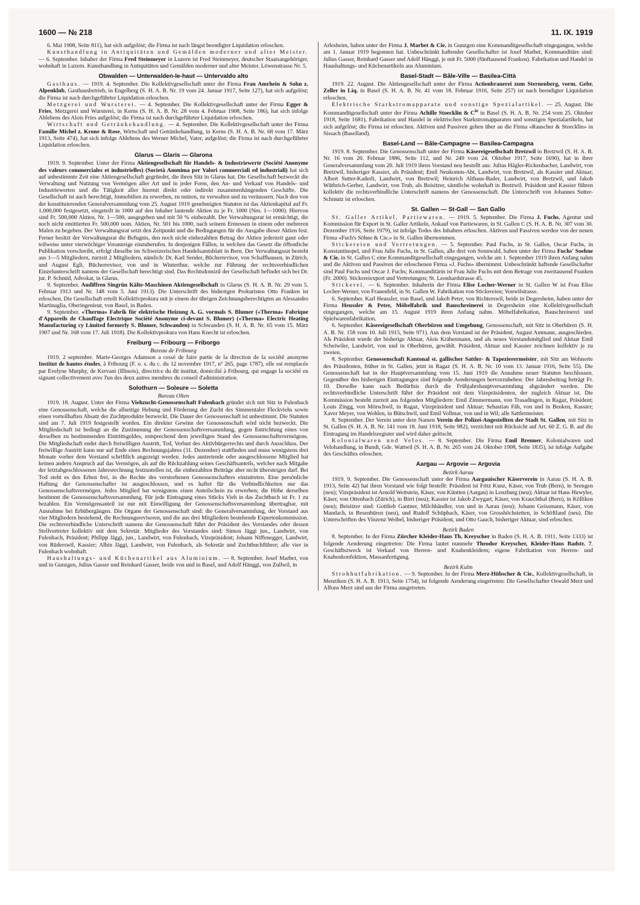1600 — № 218 11. IX. 1919
6. Mai 1908, Seite 811), hat sich aufgelöst; die Firma ist nach längst beendigter Liquidation erloschen.
Kunsthandlung in Antiquitäten und Gemälden moderner und alter Meister. — 6. September. Inhaber der Firma Fred Steinmeyer in Luzern ist Fred Steinmeyer, deutscher Staatsangehöriger, wohnhaft in Luzern. Kunsthandlung in Antiquitäten und Gemälden moderner und alter Meister. Löwenstrasse Nr. 5.
Obwalden — Unterwalden-le-haut — Untervaldo alto
Gasthaus. — 1919. 4. September. Die Kollektivgesellschaft unter der Firma Frau Amrhein & Sohn z. Alpenklub, Gasthausbetrieb, in Engelberg (S. H. A. B. Nr. 19 vom 24. Januar 1917, Seite 127), hat sich aufgelöst; die Firma ist nach durchgeführter Liquidation erloschen.
Metzgerei und Wursterei. — 4. September. Die Kollektivgesellschaft unter der Firma Egger & Fries, Metzgerei und Wursterei, in Kerns (S. H. A. B. Nr. 28 vom 4. Februar 1908, Seite 186), hat sich infolge Ablebens des Alois Fries aufgelöst; die Firma ist nach durchgeführter Liquidation erloschen.
Wirtschaft und Getränkehandlung. — 4. September. Die Kollektivgesellschaft unter der Firma Familie Michel z. Krone & Rose, Wirtschaft und Getränkehandlung, in Kerns (S. H. A. B. Nr. 68 vom 17. März 1913, Seite 474), hat sich infolge Ablebens des Werner Michel, Vater, aufgelöst; die Firma ist nach durchgeführter Liquidation erloschen.
Glarus — Glaris — Glarona
1919. 9. September. Unter der Firma Aktiengesellschaft für Handels- & Industriewerte (Société Anonyme des valeurs commerciales et industrielles) (Società Anonima per Valori commerciali ed industriali) hat sich auf unbestimmte Zeit eine Aktiengesellschaft gegründet, die ihren Sitz in Glarus hat. Die Gesellschaft bezweckt die Verwaltung und Nutzung von Vermögen aller Art und in jeder Form, den An- und Verkauf von Handels- und Industriewerten und die Tätigkeit aller hiermit direkt oder indirekt zusammenhängenden Geschäfte. Die Gesellschaft ist auch berechtigt, Immobilien zu erwerben, zu nutzen, zu verwalten und zu veräussern. Nach den von der konstituierenden Generalversammlung vom 25. August 1919 genehmigten Statuten ist das Aktienkapital auf Fr. 1,000,000 festgesetzt, eingeteilt in 1000 auf den Inhaber lautende Aktien zu je Fr. 1000 (Nrn. 1—1000). Hiervon sind Fr. 500,000 Aktien, Nr. 1—500, ausgegeben und mit 50 % einbezahlt. Der Verwaltungsrat ist ermächtigt, die noch nicht emittierten Fr. 500,000 nom. Aktien, Nr. 501 bis 1000, nach seinem Ermessen in einem oder mehreren Malen zu begeben. Der Verwaltungsrat setzt den Zeitpunkt und die Bedingungen für die Ausgabe dieser Aktien fest. Ferner besitzt der Verwaltungsrat die Befugnis, den noch nicht einbezahlten Betrag der Aktien jederzeit ganz oder teilweise unter vierwöchiger Voranzeige einzuberufen. In denjenigen Fällen, in welchen das Gesetz die öffentliche Publikation vorschreibt, erfolgt dieselbe im Schweizerischen Handelsamtsblatt in Bern. Der Verwaltungsrat besteht aus 1—5 Mitgliedern, zurzeit 2 Mitgliedern, nämlich: Dr. Karl Sender, Bücherrevisor, von Schaffhausen, in Zürich, und August Egli, Bücherrevisor, von und in Winterthur, welche zur Führung der rechtsverbindlichen Einzelunterschrift namens der Gesellschaft berechtigt sind. Das Rechtsdomizil der Gesellschaft befindet sich bei Dr. jur. P. Schmid, Advokat, in Glarus.
9. September. Audiffren Singrün Kälte-Maschinen Aktiengesellschaft in Glarus (S. H. A. B. Nr. 29 vom 5. Februar 1913 und Nr. 148 vom 5. Juni 1913). Die Unterschrift des bisherigen Prokuristen Otto Franken ist erloschen. Die Gesellschaft erteilt Kollektivprokura mit je einem der übrigen Zeichnungsberechtigten an Alessandro Martinaglia, Oberingenieur, von Basel, in Baden.
9. September. «Therma» Fabrik für elektrische Heizung A. G. vormals S. Blumer («Therma» Fabrique d'Appareils de Chauffage Electrique Société Anonyme ci-devant S. Blumer) («Therma» Electric Heating Manufacturing cy Limited formerly S. Blumer, Schwanden) in Schwanden (S. H. A. B. Nr. 65 vom 15. März 1907 und Nr. 168 vom 17. Juli 1918). Die Kollektivprokura von Hans Knecht ist erloschen.
Freiburg — Fribourg — Friborgo
Bureau de Fribourg
1919. 2 septembre. Marie-Georges Adamson a cessé de faire partie de la direction de la société anonyme Institut de hautes études, à Fribourg (F. o. s. du c. du 12 novembre 1917, nº 265, page 1787), elle est remplacée par Evelyne Murphy, de Kervani (Illinois), directrice du dit institut, domicilié à Fribourg, qui engage la société en signant collectivement avec l'un des deux autres membres du conseil d'administration.
Solothurn — Soleure — Soletta
Bureau Olten
1919. 18. August. Unter der Firma Viehzucht-Genossenschaft Fulenbach gründet sich mit Sitz in Fulenbach eine Genossenschaft, welche die allseitige Hebung und Förderung der Zucht des Simmentaler Fleckviehs sowie einen vorteilhaften Absatz der Zuchtprodukte bezweckt. Die Dauer der Genossenschaft ist unbestimmt. Die Statuten sind am 7. Juli 1919 festgestellt worden. Ein direkter Gewinn der Genossenschaft wird nicht bezweckt. Die Mitgliedschaft ist bedingt an die Zustimmung der Genossenschaftsversammlung, gegen Entrichtung eines von derselben zu bestimmenden Eintrittsgeldes, entsprechend dem jeweiligen Stand des Genossenschaftsvermögens. Die Mitgliedschaft endet durch freiwilligen Austritt, Tod, Verlust des Aktivbürgerrechts und durch Ausschluss. Der freiwillige Austritt kann nur auf Ende eines Rechnungsjahres (31. Dezember) stattfinden und muss wenigstens drei Monate vorher dem Vorstand schriftlich angezeigt werden. Jedes austretende oder ausgeschlossene Mitglied hat keinen andern Anspruch auf das Vermögen, als auf die Rückzahlung seines Geschäftsanteils, welcher nach Mitgabe der letztabgeschlossenen Jahresrechnung festzustellen ist, die einbezahlten Beiträge aber nicht übersteigen darf. Bei Tod steht es den Erben frei, in die Rechte des verstorbenen Genossenschafters einzutreten. Eine persönliche Haftung der Genossenschafter ist ausgeschlossen, und es haftet für die Verbindlichkeiten nur das Genossenschaftsvermögen. Jedes Mitglied hat wenigstens einen Anteilschein zu erwerben; die Höhe derselben bestimmt die Genossenschaftsversammlung. Für jede Eintragung eines Stücks Vieh in das Zuchtbuch ist Fr. 1 zu bezahlen. Ein Vermögensanteil ist nur mit Einwilligung der Genossenschaftsversammlung übertragbar, mit Ausnahme bei Erbübergängen. Die Organe der Genossenschaft sind: die Generalversammlung, der Vorstand aus vier Mitgliedern bestehend, die Rechnungsrevisoren, und die aus drei Mitgliedern bestehende Expertenkommission. Die rechtsverbindliche Unterschrift namens der Genossenschaft führt der Präsident des Vorstandes oder dessen Stellvertreter kollektiv mit dem Sekretär. Mitglieder des Vorstandes sind: Simon Jäggi jun., Landwirt, von Fulenbach, Präsident; Philipp Jäggi, jun., Landwirt, von Fulenbach, Vizepräsident; Johann Niffenegger, Landwirt, von Rüderswil, Kassier; Albin Jäggi, Landwirt, von Fulenbach, als Sekretär und Zuchtbuchführer; alle vier in Fulenbach wohnhaft.
Haushaltungs- und Küchenartikel aus Aluminium. — 8. September. Josef Marbet, von und in Gunzgen, Julius Gasser und Reinhard Gasser, beide von und in Basel, und Adolf Hänggi, von Zullwil, in
Arlesheim, haben unter der Firma J. Marbet & Cie. in Gunzgen eine Kommanditgesellschaft eingegangen, welche am 1. Januar 1919 begonnen hat. Unbeschränkt haftender Gesellschafter ist Josef Marbet, Kommanditäre sind: Julius Gasser, Reinhard Gasser und Adolf Hänggi, je mit Fr. 5000 (fünftausend Franken). Fabrikation und Handel in Haushaltungs- und Küchenartikeln aus Aluminium.
Basel-Stadt — Bâle-Ville — Basilea-Città
1919. 22. August. Die Aktiengesellschaft unter der Firma Actienbrauerei zum Sternenberg, vorm. Gebr. Zeller in Liq. in Basel (S. H. A. B. Nr. 41 vom 18. Februar 1916, Seite 257) ist nach beendigter Liquidation erloschen.
Elektrische Starkstromapparate und sonstige Spezialartikel. — 25. August. Die Kommanditgesellschaft unter der Firma Achille Stoecklin & C<sup>ie</sup> in Basel (S. H. A. B. Nr. 254 vom 25. Oktober 1918, Seite 1681), Fabrikation und Handel in elektrischen Starkstromapparaten und sonstigen Spezialartikeln, hat sich aufgelöst; die Firma ist erloschen. Aktiven und Passiven gehen über an die Firma «Rauscher & Stoecklin» in Sissach (Baselland).
Basel-Land — Bâle-Campagne — Basilea-Campagna
1919. 8. September. Die Genossenschaft unter der Firma Käsereigesellschaft Bretzwil in Bretzwil (S. H. A. B. Nr. 16 vom 20. Februar 1886, Seite 112, und Nr. 249 vom 24. Oktober 1917, Seite 1690), hat in ihrer Generalversammlung vom 20. Juli 1919 ihren Vorstand neu bestellt aus: Julius Hägler-Rickenbacher, Landwirt, von Bretzwil, bisheriger Kassier, als Präsident; Emil Neukomm-Abt, Landwirt, von Bretzwil, als Kassier und Aktuar; Albert Sutter-Kaderli, Landwirt, von Bretzwil; Heinrich Althaus-Bader, Landwirt, von Bretzwil, und Jakob Wüthrich-Gerber, Landwirt, von Trub, als Beisitzer, sämtliche wohnhaft in Bretzwil. Präsident und Kassier führen kollektiv die rechtsverbindliche Unterschrift namens der Genossenschaft. Die Unterschrift von Johannes Sutter-Schmutz ist erloschen.
St. Gallen — St-Gall — San Gallo
St. Galler Artikel, Partiewaren. — 1919. 5. September. Die Firma J. Fuchs, Agentur und Kommission für Export in St. Galler Artikeln, Ankauf von Partiewaren, in St. Gallen C (S. H. A. B. Nr. 307 vom 30. Dezember 1916, Seite 1979), ist infolge Todes des Inhabers erloschen. Aktiven und Passiven werden von der neuen Firma «Fuch's Söhne & Cie.» in St. Gallen übernommen.
Stickereien und Vertretungen. — 5. September. Paul Fuchs, in St. Gallen, Oscar Fuchs, in Konstantinopel, und Frau Julie Fuchs, in St. Gallen, alle drei von Sennwald, haben unter der Firma Fuchs' Soehne & Cie. in St. Gallen C eine Kommanditgesellschaft eingegangen, welche am 1. September 1919 ihren Anfang nahm und die Aktiven und Passiven der erloschenen Firma «J. Fuchs» übernimmt. Unbeschränkt haftende Gesellschafter sind Paul Fuchs und Oscar J. Fuchs; Kommanditärin ist Frau Julie Fuchs mit dem Betrage von zweitausend Franken (Fr. 2000). Stickereiexport und Vertretungen; St. Leonhardstrasse 45.
Stickerei. — 6. September. Inhaberin der Firma Elise Locher-Werner in St. Gallen W ist Frau Elise Locher-Werner, von Frauenfeld, in St. Gallen W. Fabrikation von Stickereien; Vonwilstrasse.
6. September. Karl Heussler, von Basel, und Jakob Peter, von Richterswil, beide in Degersheim, haben unter der Firma Heussler & Peter, Möbelfabrik und Bauschreinerei in Degersheim eine Kollektivgesellschaft eingegangen, welche am 15. August 1919 ihren Anfang nahm. Möbelfabrikation, Bauschreinerei und Spielwarenfabrikation.
6. September. Käsereigesellschaft Oberbüren und Umgebung, Genossenschaft, mit Sitz in Oberbüren (S. H. A. B. Nr. 158 vom 10. Juli 1915, Seite 971). Aus dem Vorstand ist der Präsident, August Ammann, ausgeschieden. Als Präsident wurde der bisherige Aktuar, Alois Krähenmann, und als neues Vorstandsmitglied und Aktuar Emil Scheiwiler, Landwirt, von und in Oberbüren, gewählt. Präsident, Aktuar und Kassier zeichnen kollektiv je zu zweien.
8. September. Genossenschaft Kantonal st. gallischer Sattler- & Tapezierermeister, mit Sitz am Wohnorte des Präsidenten, früher in St. Gallen, jetzt in Ragaz (S. H. A. B. Nr. 10 vom 13. Januar 1916, Seite 55). Die Genossenschaft hat in der Hauptversammlung vom 15. Juni 1919 die Annahme neuer Statuten beschlossen. Gegenüber den bisherigen Eintragungen sind folgende Aenderungen hervorzuheben: Der Jahresbeitrag beträgt Fr. 10. Derselbe kann nach Bedürfnis durch die Frühjahrshauptversammlung abgeändert werden. Die rechtsverbindliche Unterschrift führt der Präsident mit dem Vizepräsidenten, der zugleich Aktuar ist. Die Kommission besteht zurzeit aus folgenden Mitgliedern: Emil Zimmermann, von Trasadingen, in Ragaz, Präsident; Louis Zingg, von Mörschwil, in Ragaz, Vizepräsident und Aktuar; Sebastian Fäh, von und in Benken, Kassier; Xaver Meyer, von Wohlen, in Bütschwil, und Emil Vollmar, von und in Wil; alle Sattlermeister.
8. September. Der Verein unter dem Namen Verein der Polizei-Angestellten der Stadt St. Gallen, mit Sitz in St. Gallen (S. H. A. B. Nr. 141 vom 18. Juni 1918, Seite 982), verzichtet mit Rücksicht auf Art. 60 Z. G. B. auf die Eintragung im Handelsregister und wird daher gelöscht.
Kolonialwaren und Velos. — 8. September. Die Firma Emil Brenner, Kolonialwaren und Velohandlung, in Bundt, Gde. Wattwil (S. H. A. B. Nr. 265 vom 24. Oktober 1908, Seite 1835), ist infolge Aufgabe des Geschäftes erloschen.
Aargau — Argovie — Argovia
Bezirk Aarau
1919. 9. September. Die Genossenschaft unter der Firma Aargauischer Käserverein in Aarau (S. H. A. B. 1913, Seite 42) hat ihren Vorstand wie folgt bestellt: Präsident ist Fritz Kunz, Käser, von Trub (Bern), in Seengen (neu); Vizepräsident ist Arnold Wettstein, Käser, von Küntten (Aargau) in Lenzburg (neu); Aktuar ist Hans Huwyler, Käser, von Ottenbach (Zürich), in Birri (neu); Kassier ist Jakob Zwygart, Käser, von Krauchthal (Bern), in Kölliken (neu); Beisitzer sind: Gottlieb Gantner, Milchhändler, von und in Aarau (neu); Johann Geissmann, Käser, von Mandach, in Besenbüren (neu), und Rudolf Schüpbach, Käser, von Grosshöchstetten, in Schöftland (neu). Die Unterschriften des Vinzenz Weibel, bisheriger Präsident, und Otto Gauch, bisheriger Aktuar, sind erloschen.
Bezirk Baden
8. September. In der Firma Zürcher Kleider-Haus Th. Kreyscher in Baden (S. H. A. B. 1911, Seite 1333) ist folgende Aenderung eingetreten: Die Firma lautet nunmehr Theodor Kreyscher, Kleider-Haus Badstr. 7. Geschäftszweck ist Verkauf von Herren- und Knabenkleidern; eigene Fabrikation von Herren- und Knabenkonfektion, Massanfertigung.
Bezirk Kulm
Strohhutfabrikation. — 9. September. In der Firma Merz-Hübscher & Cie., Kollektivgesellschaft, in Menziken (S. H. A. B. 1913, Seite 1754), ist folgende Aenderung eingetreten: Die Gesellschafter Oswald Merz und Alfons Merz sind aus der Firma ausgetreten.